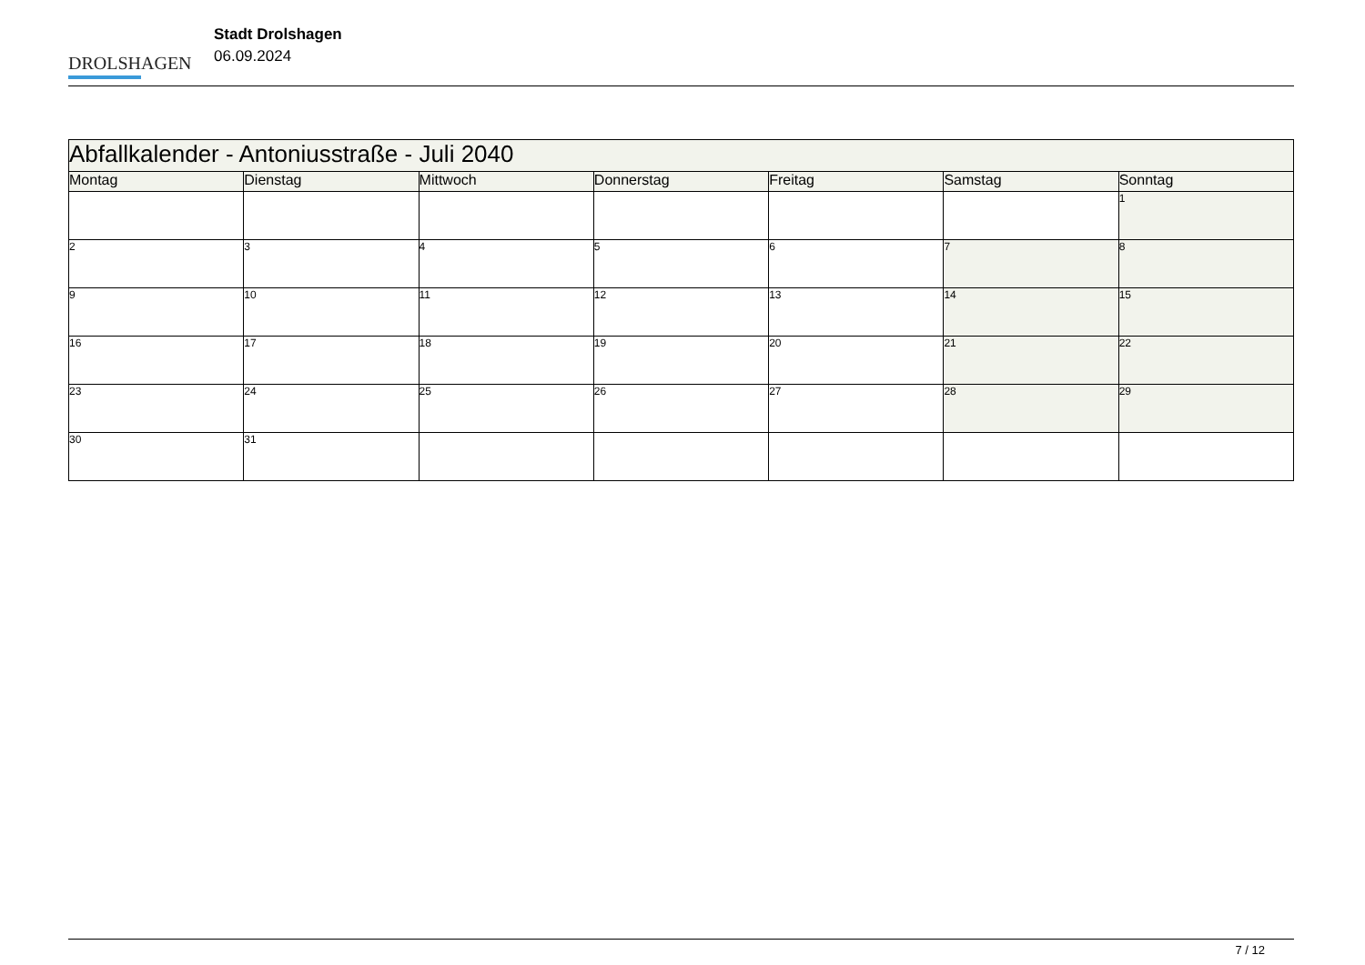DROLSHAGEN
Stadt Drolshagen
06.09.2024
| Abfallkalender - Antoniusstraße - Juli 2040 | | | | | | |
| --- | --- | --- | --- | --- | --- | --- |
| Montag | Dienstag | Mittwoch | Donnerstag | Freitag | Samstag | Sonntag |
| | | | | | | 1 |
| 2 | 3 | 4 | 5 | 6 | 7 | 8 |
| 9 | 10 | 11 | 12 | 13 | 14 | 15 |
| 16 | 17 | 18 | 19 | 20 | 21 | 22 |
| 23 | 24 | 25 | 26 | 27 | 28 | 29 |
| 30 | 31 | | | | | |
7 / 12